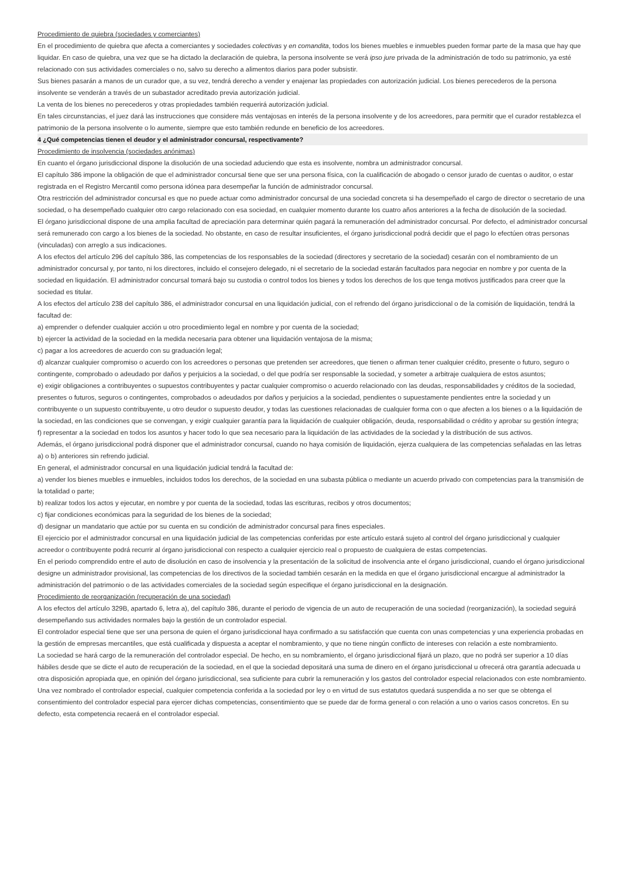Procedimiento de quiebra (sociedades y comerciantes)
En el procedimiento de quiebra que afecta a comerciantes y sociedades colectivas y en comandita, todos los bienes muebles e inmuebles pueden formar parte de la masa que hay que liquidar. En caso de quiebra, una vez que se ha dictado la declaración de quiebra, la persona insolvente se verá ipso jure privada de la administración de todo su patrimonio, ya esté relacionado con sus actividades comerciales o no, salvo su derecho a alimentos diarios para poder subsistir.
Sus bienes pasarán a manos de un curador que, a su vez, tendrá derecho a vender y enajenar las propiedades con autorización judicial. Los bienes perecederos de la persona insolvente se venderán a través de un subastador acreditado previa autorización judicial.
La venta de los bienes no perecederos y otras propiedades también requerirá autorización judicial.
En tales circunstancias, el juez dará las instrucciones que considere más ventajosas en interés de la persona insolvente y de los acreedores, para permitir que el curador restablezca el patrimonio de la persona insolvente o lo aumente, siempre que esto también redunde en beneficio de los acreedores.
4 ¿Qué competencias tienen el deudor y el administrador concursal, respectivamente?
Procedimiento de insolvencia (sociedades anónimas)
En cuanto el órgano jurisdiccional dispone la disolución de una sociedad aduciendo que esta es insolvente, nombra un administrador concursal.
El capítulo 386 impone la obligación de que el administrador concursal tiene que ser una persona física, con la cualificación de abogado o censor jurado de cuentas o auditor, o estar registrada en el Registro Mercantil como persona idónea para desempeñar la función de administrador concursal.
Otra restricción del administrador concursal es que no puede actuar como administrador concursal de una sociedad concreta si ha desempeñado el cargo de director o secretario de una sociedad, o ha desempeñado cualquier otro cargo relacionado con esa sociedad, en cualquier momento durante los cuatro años anteriores a la fecha de disolución de la sociedad.
El órgano jurisdiccional dispone de una amplia facultad de apreciación para determinar quién pagará la remuneración del administrador concursal. Por defecto, el administrador concursal será remunerado con cargo a los bienes de la sociedad. No obstante, en caso de resultar insuficientes, el órgano jurisdiccional podrá decidir que el pago lo efectúen otras personas (vinculadas) con arreglo a sus indicaciones.
A los efectos del artículo 296 del capítulo 386, las competencias de los responsables de la sociedad (directores y secretario de la sociedad) cesarán con el nombramiento de un administrador concursal y, por tanto, ni los directores, incluido el consejero delegado, ni el secretario de la sociedad estarán facultados para negociar en nombre y por cuenta de la sociedad en liquidación. El administrador concursal tomará bajo su custodia o control todos los bienes y todos los derechos de los que tenga motivos justificados para creer que la sociedad es titular.
A los efectos del artículo 238 del capítulo 386, el administrador concursal en una liquidación judicial, con el refrendo del órgano jurisdiccional o de la comisión de liquidación, tendrá la facultad de:
a) emprender o defender cualquier acción u otro procedimiento legal en nombre y por cuenta de la sociedad;
b) ejercer la actividad de la sociedad en la medida necesaria para obtener una liquidación ventajosa de la misma;
c) pagar a los acreedores de acuerdo con su graduación legal;
d) alcanzar cualquier compromiso o acuerdo con los acreedores o personas que pretenden ser acreedores, que tienen o afirman tener cualquier crédito, presente o futuro, seguro o contingente, comprobado o adeudado por daños y perjuicios a la sociedad, o del que podría ser responsable la sociedad, y someter a arbitraje cualquiera de estos asuntos;
e) exigir obligaciones a contribuyentes o supuestos contribuyentes y pactar cualquier compromiso o acuerdo relacionado con las deudas, responsabilidades y créditos de la sociedad, presentes o futuros, seguros o contingentes, comprobados o adeudados por daños y perjuicios a la sociedad, pendientes o supuestamente pendientes entre la sociedad y un contribuyente o un supuesto contribuyente, u otro deudor o supuesto deudor, y todas las cuestiones relacionadas de cualquier forma con o que afecten a los bienes o a la liquidación de la sociedad, en las condiciones que se convengan, y exigir cualquier garantía para la liquidación de cualquier obligación, deuda, responsabilidad o crédito y aprobar su gestión íntegra;
f) representar a la sociedad en todos los asuntos y hacer todo lo que sea necesario para la liquidación de las actividades de la sociedad y la distribución de sus activos.
Además, el órgano jurisdiccional podrá disponer que el administrador concursal, cuando no haya comisión de liquidación, ejerza cualquiera de las competencias señaladas en las letras a) o b) anteriores sin refrendo judicial.
En general, el administrador concursal en una liquidación judicial tendrá la facultad de:
a) vender los bienes muebles e inmuebles, incluidos todos los derechos, de la sociedad en una subasta pública o mediante un acuerdo privado con competencias para la transmisión de la totalidad o parte;
b) realizar todos los actos y ejecutar, en nombre y por cuenta de la sociedad, todas las escrituras, recibos y otros documentos;
c) fijar condiciones económicas para la seguridad de los bienes de la sociedad;
d) designar un mandatario que actúe por su cuenta en su condición de administrador concursal para fines especiales.
El ejercicio por el administrador concursal en una liquidación judicial de las competencias conferidas por este artículo estará sujeto al control del órgano jurisdiccional y cualquier acreedor o contribuyente podrá recurrir al órgano jurisdiccional con respecto a cualquier ejercicio real o propuesto de cualquiera de estas competencias.
En el periodo comprendido entre el auto de disolución en caso de insolvencia y la presentación de la solicitud de insolvencia ante el órgano jurisdiccional, cuando el órgano jurisdiccional designe un administrador provisional, las competencias de los directivos de la sociedad también cesarán en la medida en que el órgano jurisdiccional encargue al administrador la administración del patrimonio o de las actividades comerciales de la sociedad según especifique el órgano jurisdiccional en la designación.
Procedimiento de reorganización (recuperación de una sociedad)
A los efectos del artículo 329B, apartado 6, letra a), del capítulo 386, durante el periodo de vigencia de un auto de recuperación de una sociedad (reorganización), la sociedad seguirá desempeñando sus actividades normales bajo la gestión de un controlador especial.
El controlador especial tiene que ser una persona de quien el órgano jurisdiccional haya confirmado a su satisfacción que cuenta con unas competencias y una experiencia probadas en la gestión de empresas mercantiles, que está cualificada y dispuesta a aceptar el nombramiento, y que no tiene ningún conflicto de intereses con relación a este nombramiento.
La sociedad se hará cargo de la remuneración del controlador especial. De hecho, en su nombramiento, el órgano jurisdiccional fijará un plazo, que no podrá ser superior a 10 días hábiles desde que se dicte el auto de recuperación de la sociedad, en el que la sociedad depositará una suma de dinero en el órgano jurisdiccional u ofrecerá otra garantía adecuada u otra disposición apropiada que, en opinión del órgano jurisdiccional, sea suficiente para cubrir la remuneración y los gastos del controlador especial relacionados con este nombramiento.
Una vez nombrado el controlador especial, cualquier competencia conferida a la sociedad por ley o en virtud de sus estatutos quedará suspendida a no ser que se obtenga el consentimiento del controlador especial para ejercer dichas competencias, consentimiento que se puede dar de forma general o con relación a uno o varios casos concretos. En su defecto, esta competencia recaerá en el controlador especial.